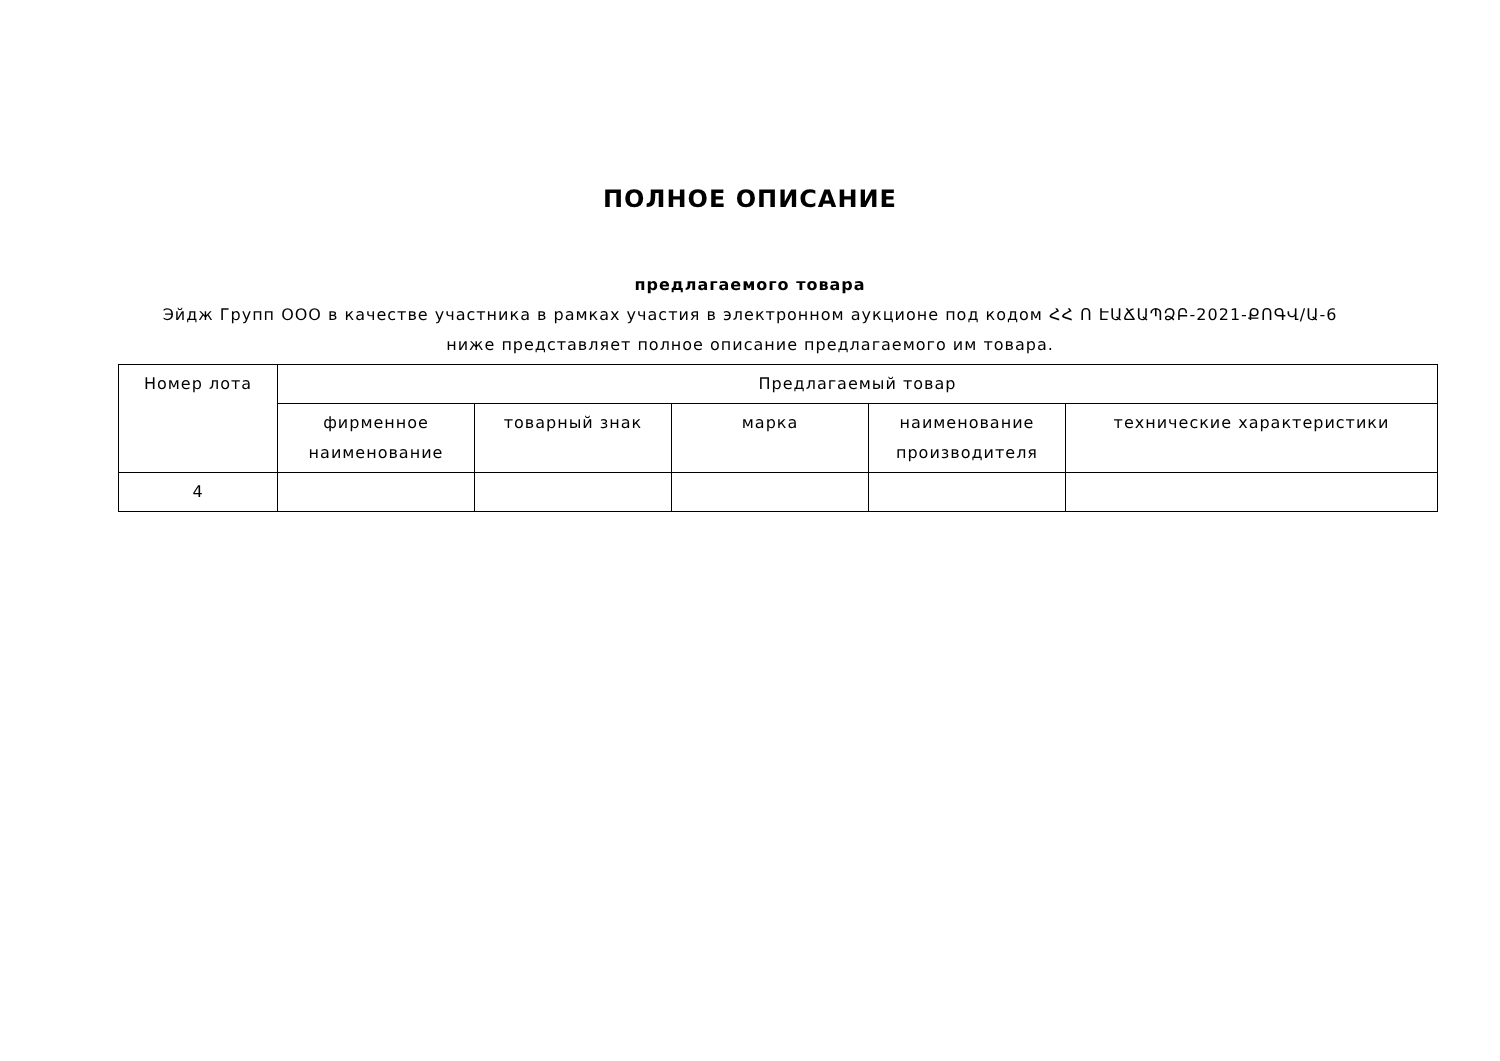ПОЛНОЕ ОПИСАНИЕ
предлагаемого товара
Эйдж Групп ООО в качестве участника в рамках участия в электронном аукционе под кодом ՀՀ Ո ԷԱՃԱՊՁԲ-2021-ՔՈԳՎ/Ա-6
ниже представляет полное описание предлагаемого им товара.
| Номер лота | Предлагаемый товар | | | | |
| --- | --- | --- | --- | --- | --- |
| | фирменное наименование | товарный знак | марка | наименование производителя | технические характеристики |
| 4 | | | | | |